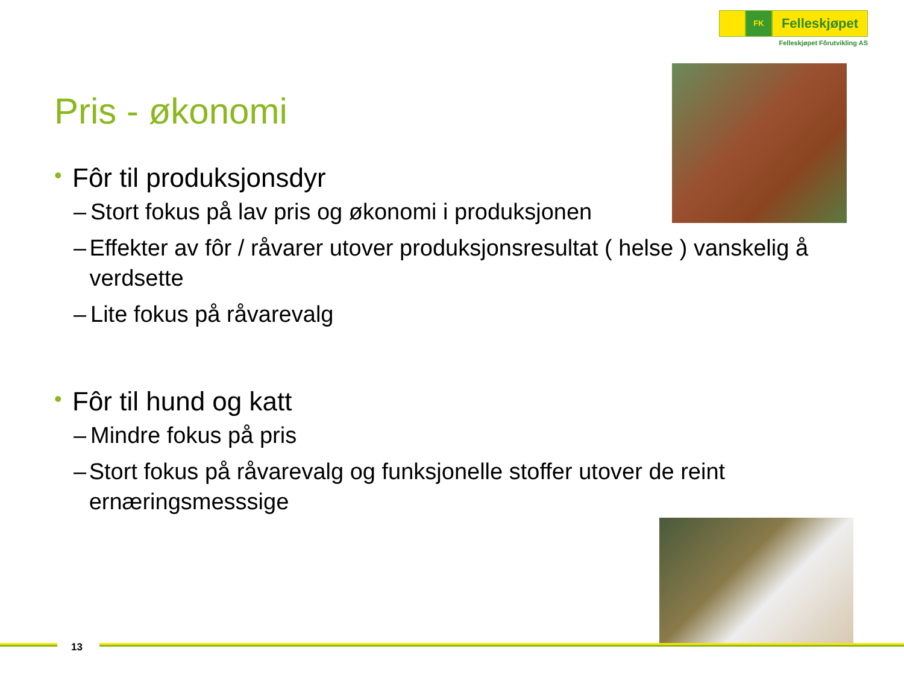FK
Felleskjøpet
Felleskjøpet Fôrutvikling AS
Pris - økonomi
• Fôr til produksjonsdyr
– Stort fokus på lav pris og økonomi i produksjonen
– Effekter av fôr / råvarer utover produksjonsresultat ( helse ) vanskelig å verdsette
– Lite fokus på råvarevalg
• Fôr til hund og katt
– Mindre fokus på pris
– Stort fokus på råvarevalg og funksjonelle stoffer utover de reint ernæringsmesssige
13